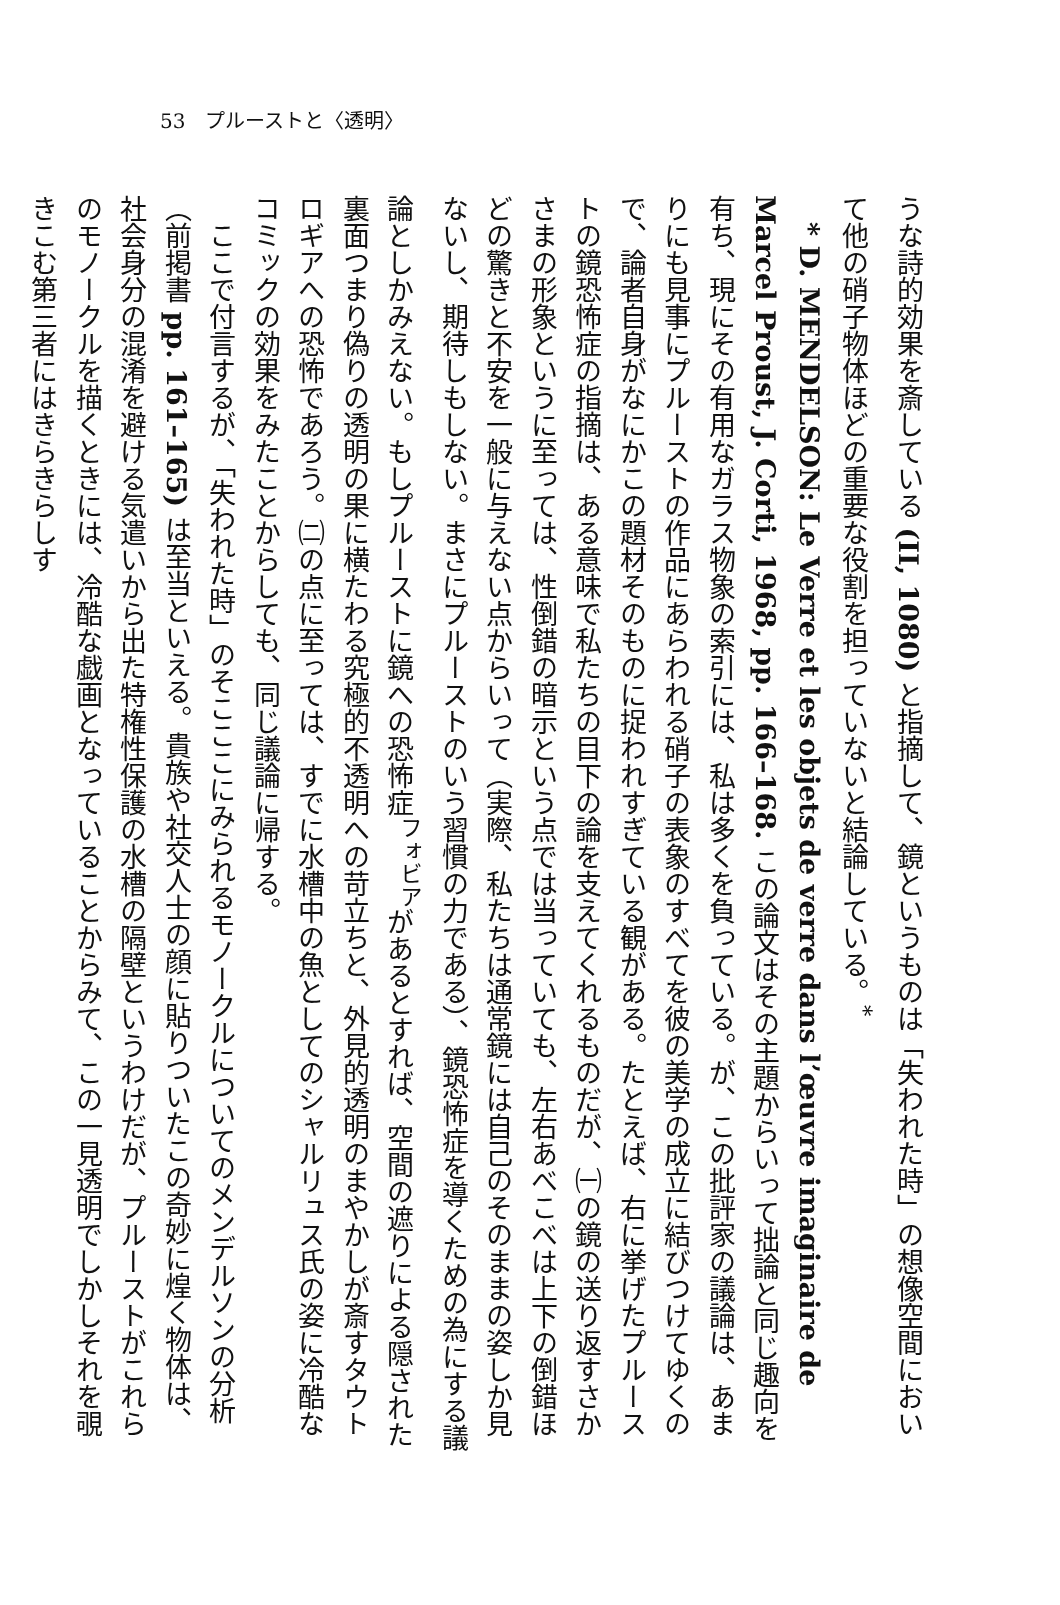53　プルーストと〈透明〉
うな詩的効果を斎している (II, 1080) と指摘して、鏡というものは「失われた時」の想像空間において他の硝子物体ほどの重要な役割を担っていないと結論している。<sup>*</sup>
　* D. MENDELSON: Le Verre et les objets de verre dans l’œuvre imaginaire de Marcel Proust, J. Corti, 1968, pp. 166–168. この論文はその主題からいって拙論と同じ趣向を有ち、現にその有用なガラス物象の索引には、私は多くを負っている。が、この批評家の議論は、あまりにも見事にプルーストの作品にあらわれる硝子の表象のすべてを彼の美学の成立に結びつけてゆくので、論者自身がなにかこの題材そのものに捉われすぎている観がある。たとえば、右に挙げたプルーストの鏡恐怖症の指摘は、ある意味で私たちの目下の論を支えてくれるものだが、㈠の鏡の送り返すさかさまの形象というに至っては、性倒錯の暗示という点では当っていても、左右あべこべは上下の倒錯ほどの驚きと不安を一般に与えない点からいって（実際、私たちは通常鏡には自己のそのままの姿しか見ないし、期待しもしない。まさにプルーストのいう習慣の力である）、鏡恐怖症を導くための為にする議論としかみえない。もしプルーストに鏡への恐怖症<sup>フォビア</sup>があるとすれば、空間の遮りによる隠された裏面つまり偽りの透明の果に横たわる究極的不透明への苛立ちと、外見的透明のまやかしが斎すタウトロギアへの恐怖であろう。㈡の点に至っては、すでに水槽中の魚としてのシャルリュス氏の姿に冷酷なコミックの効果をみたことからしても、同じ議論に帰する。
　ここで付言するが、「失われた時」のそこここにみられるモノークルについてのメンデルソンの分析（前掲書 pp. 161–165) は至当といえる。貴族や社交人士の顔に貼りついたこの奇妙に煌く物体は、社会身分の混淆を避ける気遣いから出た特権性保護の水槽の隔壁というわけだが、プルーストがこれらのモノークルを描くときには、冷酷な戯画となっていることからみて、この一見透明でしかしそれを覗きこむ第三者にはきらきらしす